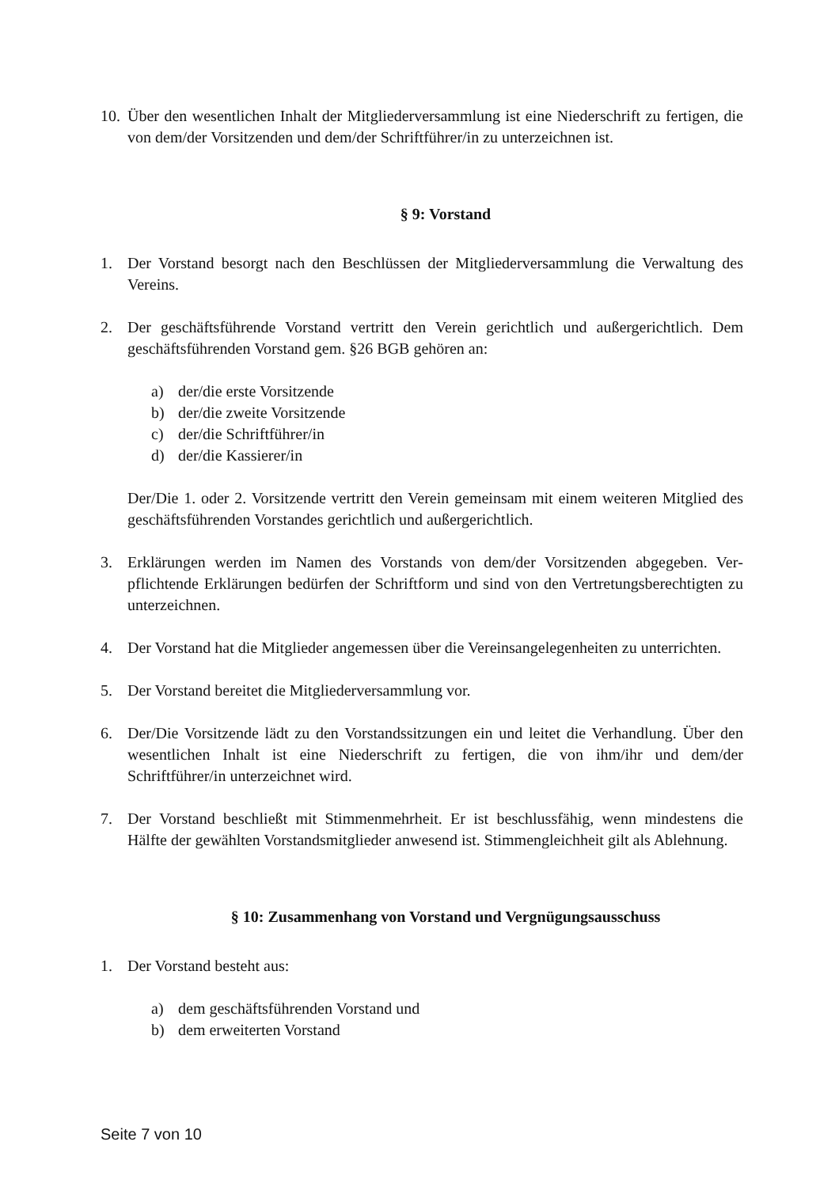10. Über den wesentlichen Inhalt der Mitgliederversammlung ist eine Niederschrift zu ferti­gen, die von dem/der Vorsitzenden und dem/der Schriftführer/in zu unterzeichnen ist.
§ 9: Vorstand
1. Der Vorstand besorgt nach den Beschlüssen der Mitgliederversammlung die Verwaltung des Vereins.
2. Der geschäftsführende Vorstand vertritt den Verein gerichtlich und außergerichtlich. Dem geschäftsführenden Vorstand gem. §26 BGB gehören an:
a) der/die erste Vorsitzende
b) der/die zweite Vorsitzende
c) der/die Schriftführer/in
d) der/die Kassierer/in
Der/Die 1. oder 2. Vorsitzende vertritt den Verein gemeinsam mit einem weiteren Mit­glied des geschäftsführenden Vorstandes gerichtlich und außergerichtlich.
3. Erklärungen werden im Namen des Vorstands von dem/der Vorsitzenden abgegeben. Ver­pflichtende Erklärungen bedürfen der Schriftform und sind von den Vertretungsberechtig­ten zu unterzeichnen.
4. Der Vorstand hat die Mitglieder angemessen über die Vereinsangelegenheiten zu unter­richten.
5. Der Vorstand bereitet die Mitgliederversammlung vor.
6. Der/Die Vorsitzende lädt zu den Vorstandssitzungen ein und leitet die Verhandlung. Über den wesentlichen Inhalt ist eine Niederschrift zu fertigen, die von ihm/ihr und dem/der Schriftführer/in unterzeichnet wird.
7. Der Vorstand beschließt mit Stimmenmehrheit. Er ist beschlussfähig, wenn mindestens die Hälfte der gewählten Vorstandsmitglieder anwesend ist. Stimmengleichheit gilt als Ablehnung.
§ 10: Zusammenhang von Vorstand und Vergnügungsausschuss
1. Der Vorstand besteht aus:
a) dem geschäftsführenden Vorstand und
b) dem erweiterten Vorstand
Seite 7 von 10